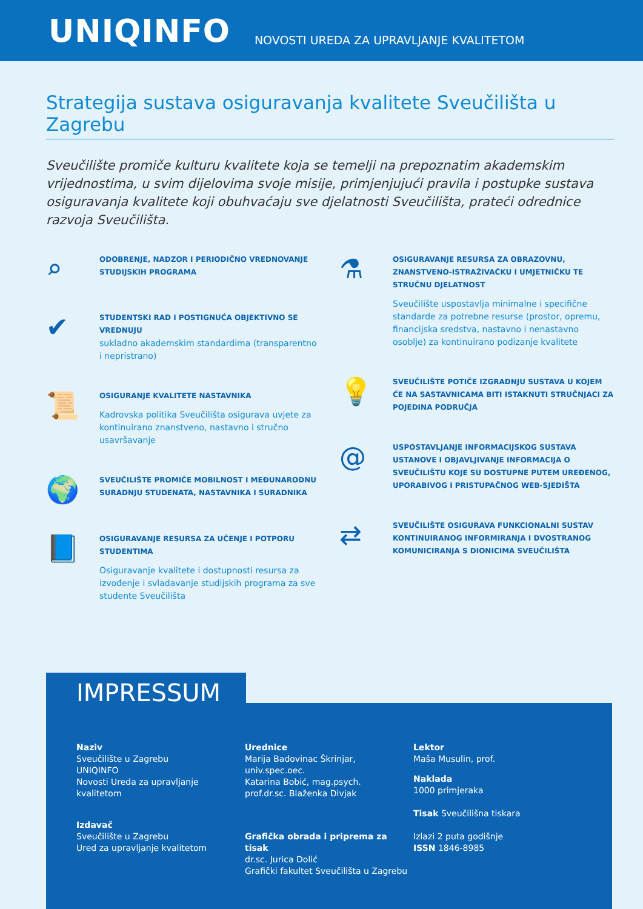UNIQINFO NOVOSTI UREDA ZA UPRAVLJANJE KVALITETOM
Strategija sustava osiguravanja kvalitete Sveučilišta u Zagrebu
Sveučilište promiče kulturu kvalitete koja se temelji na prepoznatim akademskim vrijednostima, u svim dijelovima svoje misije, primjenjujući pravila i postupke sustava osiguravanja kvalitete koji obuhvaćaju sve djelatnosti Sveučilišta, prateći odrednice razvoja Sveučilišta.
⌕
ODOBRENJE, NADZOR I PERIODIČNO VREDNOVANJE STUDIJSKIH PROGRAMA
✔
STUDENTSKI RAD I POSTIGNUĆA OBJEKTIVNO SE VREDNUJU
sukladno akademskim standardima (transparentno i nepristrano)
📜
OSIGURANJE KVALITETE NASTAVNIKA
Kadrovska politika Sveučilišta osigurava uvjete za kontinuirano znanstveno, nastavno i stručno usavršavanje
🌍
SVEUČILIŠTE PROMIČE MOBILNOST I MEĐUNARODNU SURADNJU STUDENATA, NASTAVNIKA I SURADNIKA
📘
OSIGURAVANJE RESURSA ZA UČENJE I POTPORU STUDENTIMA
Osiguravanje kvalitete i dostupnosti resursa za izvođenje i svladavanje studijskih programa za sve studente Sveučilišta
⚗
OSIGURAVANJE RESURSA ZA OBRAZOVNU, ZNANSTVENO-ISTRAŽIVAČKU I UMJETNIČKU TE STRUČNU DJELATNOST
Sveučilište uspostavlja minimalne i specifične standarde za potrebne resurse (prostor, opremu, financijska sredstva, nastavno i nenastavno osoblje) za kontinuirano podizanje kvalitete
💡
SVEUČILIŠTE POTIČE IZGRADNJU SUSTAVA U KOJEM ĆE NA SASTAVNICAMA BITI ISTAKNUTI STRUČNJACI ZA POJEDINA PODRUČJA
@
USPOSTAVLJANJE INFORMACIJSKOG SUSTAVA USTANOVE I OBJAVLJIVANJE INFORMACIJA O SVEUČILIŠTU KOJE SU DOSTUPNE PUTEM UREĐENOG, UPORABIVOG I PRISTUPAČNOG WEB-SJEDIŠTA
⇄
SVEUČILIŠTE OSIGURAVA FUNKCIONALNI SUSTAV KONTINUIRANOG INFORMIRANJA I DVOSTRANOG KOMUNICIRANJA S DIONICIMA SVEUČILIŠTA
IMPRESSUM
Naziv
Sveučilište u Zagrebu
UNIQINFO
Novosti Ureda za upravljanje kvalitetom
Izdavač
Sveučilište u Zagrebu
Ured za upravljanje kvalitetom
Urednice
Marija Badovinac Škrinjar, univ.spec.oec.
Katarina Bobić, mag.psych.
prof.dr.sc. Blaženka Divjak
Grafička obrada i priprema za tisak
dr.sc. Jurica Dolić
Grafički fakultet Sveučilišta u Zagrebu
Lektor
Maša Musulin, prof.
Naklada
1000 primjeraka
Tisak Sveučilišna tiskara
Izlazi 2 puta godišnje
ISSN 1846-8985